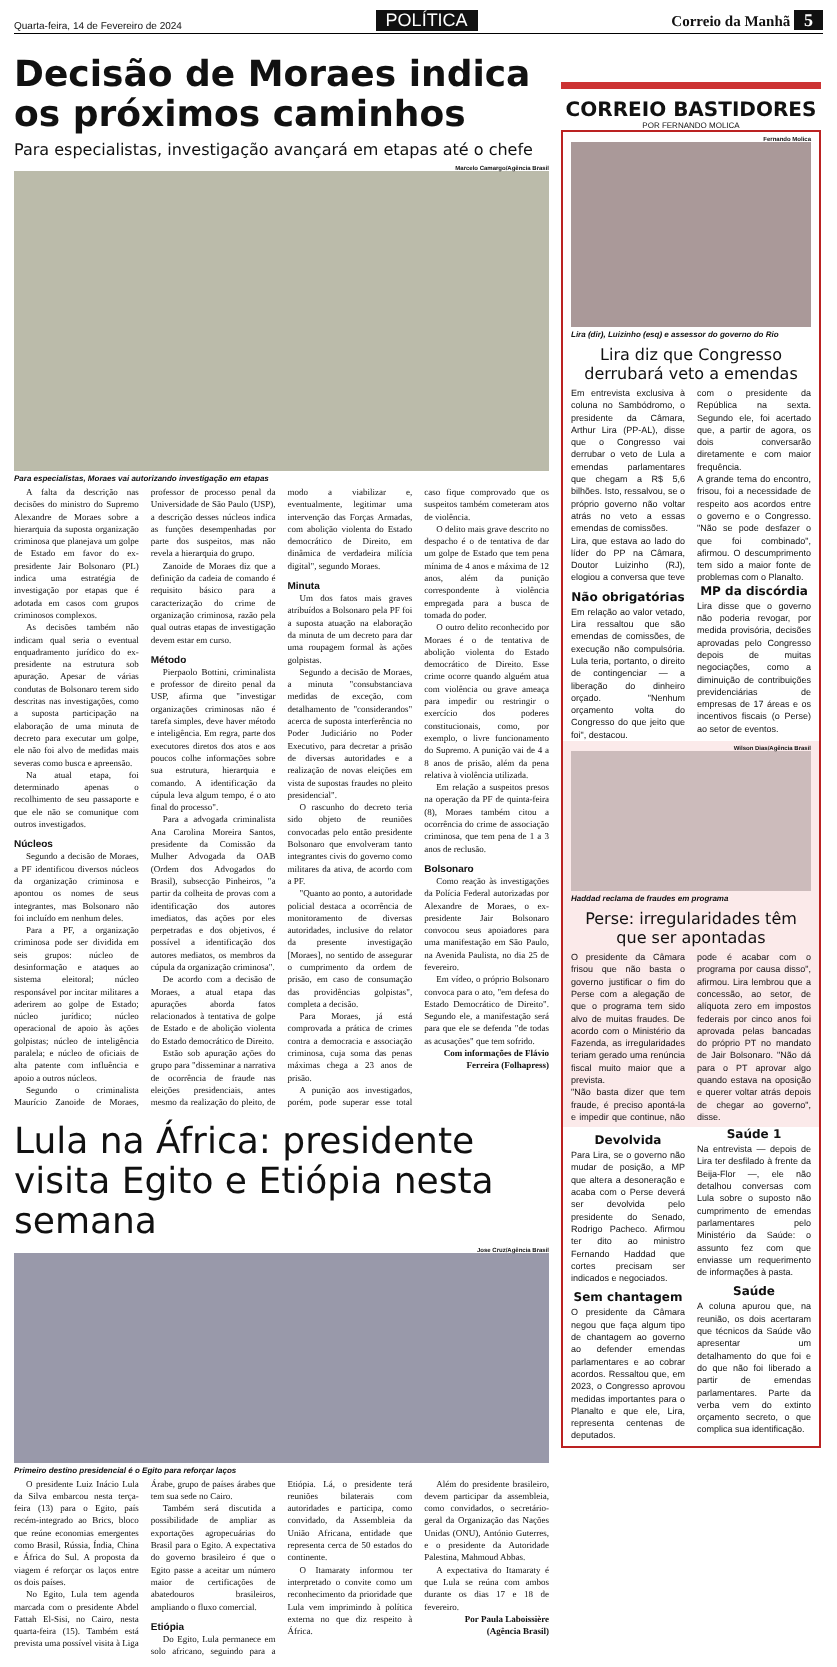Quarta-feira, 14 de Fevereiro de 2024 POLÍTICA Correio da Manhã 5
Decisão de Moraes indica os próximos caminhos
Para especialistas, investigação avançará em etapas até o chefe
Marcelo Camargo/Agência Brasil
Para especialistas, Moraes vai autorizando investigação em etapas
A falta da descrição nas decisões do ministro do Supremo Alexandre de Moraes sobre a hierarquia da suposta organização criminosa que planejava um golpe de Estado em favor do ex-presidente Jair Bolsonaro (PL) indica uma estratégia de investigação por etapas que é adotada em casos com grupos criminosos complexos.
As decisões também não indicam qual seria o eventual enquadramento jurídico do ex-presidente na estrutura sob apuração. Apesar de várias condutas de Bolsonaro terem sido descritas nas investigações, como a suposta participação na elaboração de uma minuta de decreto para executar um golpe, ele não foi alvo de medidas mais severas como busca e apreensão.
Na atual etapa, foi determinado apenas o recolhimento de seu passaporte e que ele não se comunique com outros investigados.
Núcleos
Segundo a decisão de Moraes, a PF identificou diversos núcleos da organização criminosa e apontou os nomes de seus integrantes, mas Bolsonaro não foi incluído em nenhum deles.
Para a PF, a organização criminosa pode ser dividida em seis grupos: núcleo de desinformação e ataques ao sistema eleitoral; núcleo responsável por incitar militares a aderirem ao golpe de Estado; núcleo jurídico; núcleo operacional de apoio às ações golpistas; núcleo de inteligência paralela; e núcleo de oficiais de alta patente com influência e apoio a outros núcleos.
Segundo o criminalista Maurício Zanoide de Moraes, professor de processo penal da Universidade de São Paulo (USP), a descrição desses núcleos indica as funções desempenhadas por parte dos suspeitos, mas não revela a hierarquia do grupo.
Zanoide de Moraes diz que a definição da cadeia de comando é requisito básico para a caracterização do crime de organização criminosa, razão pela qual outras etapas de investigação devem estar em curso.
Método
Pierpaolo Bottini, criminalista e professor de direito penal da USP, afirma que "investigar organizações criminosas não é tarefa simples, deve haver método e inteligência. Em regra, parte dos executores diretos dos atos e aos poucos colhe informações sobre sua estrutura, hierarquia e comando. A identificação da cúpula leva algum tempo, é o ato final do processo".
Para a advogada criminalista Ana Carolina Moreira Santos, presidente da Comissão da Mulher Advogada da OAB (Ordem dos Advogados do Brasil), subsecção Pinheiros, "a partir da colheita de provas com a identificação dos autores imediatos, das ações por eles perpetradas e dos objetivos, é possível a identificação dos autores mediatos, os membros da cúpula da organização criminosa".
De acordo com a decisão de Moraes, a atual etapa das apurações aborda fatos relacionados à tentativa de golpe de Estado e de abolição violenta do Estado democrático de Direito.
Estão sob apuração ações do grupo para "disseminar a narrativa de ocorrência de fraude nas eleições presidenciais, antes mesmo da realização do pleito, de modo a viabilizar e, eventualmente, legitimar uma intervenção das Forças Armadas, com abolição violenta do Estado democrático de Direito, em dinâmica de verdadeira milícia digital", segundo Moraes.
Minuta
Um dos fatos mais graves atribuídos a Bolsonaro pela PF foi a suposta atuação na elaboração da minuta de um decreto para dar uma roupagem formal às ações golpistas.
Segundo a decisão de Moraes, a minuta "consubstanciava medidas de exceção, com detalhamento de "considerandos" acerca de suposta interferência no Poder Judiciário no Poder Executivo, para decretar a prisão de diversas autoridades e a realização de novas eleições em vista de supostas fraudes no pleito presidencial".
O rascunho do decreto teria sido objeto de reuniões convocadas pelo então presidente Bolsonaro que envolveram tanto integrantes civis do governo como militares da ativa, de acordo com a PF.
"Quanto ao ponto, a autoridade policial destaca a ocorrência de monitoramento de diversas autoridades, inclusive do relator da presente investigação [Moraes], no sentido de assegurar o cumprimento da ordem de prisão, em caso de consumação das providências golpistas", completa a decisão.
Para Moraes, já está comprovada a prática de crimes contra a democracia e associação criminosa, cuja soma das penas máximas chega a 23 anos de prisão.
A punição aos investigados, porém, pode superar esse total caso fique comprovado que os suspeitos também cometeram atos de violência.
O delito mais grave descrito no despacho é o de tentativa de dar um golpe de Estado que tem pena mínima de 4 anos e máxima de 12 anos, além da punição correspondente à violência empregada para a busca de tomada do poder.
O outro delito reconhecido por Moraes é o de tentativa de abolição violenta do Estado democrático de Direito. Esse crime ocorre quando alguém atua com violência ou grave ameaça para impedir ou restringir o exercício dos poderes constitucionais, como, por exemplo, o livre funcionamento do Supremo. A punição vai de 4 a 8 anos de prisão, além da pena relativa à violência utilizada.
Em relação a suspeitos presos na operação da PF de quinta-feira (8), Moraes também citou a ocorrência do crime de associação criminosa, que tem pena de 1 a 3 anos de reclusão.
Bolsonaro
Como reação às investigações da Polícia Federal autorizadas por Alexandre de Moraes, o ex-presidente Jair Bolsonaro convocou seus apoiadores para uma manifestação em São Paulo, na Avenida Paulista, no dia 25 de fevereiro.
Em vídeo, o próprio Bolsonaro convoca para o ato, "em defesa do Estado Democrático de Direito". Segundo ele, a manifestação será para que ele se defenda "de todas as acusações" que tem sofrido.
Com informações de Flávio Ferreira (Folhapress)
Lula na África: presidente visita Egito e Etiópia nesta semana
Jose Cruz/Agência Brasil
Primeiro destino presidencial é o Egito para reforçar laços
O presidente Luiz Inácio Lula da Silva embarcou nesta terça-feira (13) para o Egito, país recém-integrado ao Brics, bloco que reúne economias emergentes como Brasil, Rússia, Índia, China e África do Sul. A proposta da viagem é reforçar os laços entre os dois países.
No Egito, Lula tem agenda marcada com o presidente Abdel Fattah El-Sisi, no Cairo, nesta quarta-feira (15). Também está prevista uma possível visita à Liga Árabe, grupo de países árabes que tem sua sede no Cairo.
Também será discutida a possibilidade de ampliar as exportações agropecuárias do Brasil para o Egito. A expectativa do governo brasileiro é que o Egito passe a aceitar um número maior de certificações de abatedouros brasileiros, ampliando o fluxo comercial.
Etiópia
Do Egito, Lula permanece em solo africano, seguindo para a Etiópia. Lá, o presidente terá reuniões bilaterais com autoridades e participa, como convidado, da Assembleia da União Africana, entidade que representa cerca de 50 estados do continente.
O Itamaraty informou ter interpretado o convite como um reconhecimento da prioridade que Lula vem imprimindo à política externa no que diz respeito à África.
Além do presidente brasileiro, devem participar da assembleia, como convidados, o secretário-geral da Organização das Nações Unidas (ONU), António Guterres, e o presidente da Autoridade Palestina, Mahmoud Abbas.
A expectativa do Itamaraty é que Lula se reúna com ambos durante os dias 17 e 18 de fevereiro.
Por Paula Laboissière (Agência Brasil)
CORREIO BASTIDORES
POR FERNANDO MOLICA
Fernando Molica
Lira (dir), Luizinho (esq) e assessor do governo do Rio
Lira diz que Congresso derrubará veto a emendas
Em entrevista exclusiva à coluna no Sambódromo, o presidente da Câmara, Arthur Lira (PP-AL), disse que o Congresso vai derrubar o veto de Lula a emendas parlamentares que chegam a R$ 5,6 bilhões. Isto, ressalvou, se o próprio governo não voltar atrás no veto a essas emendas de comissões.
Lira, que estava ao lado do líder do PP na Câmara, Doutor Luizinho (RJ), elogiou a conversa que teve com o presidente da República na sexta. Segundo ele, foi acertado que, a partir de agora, os dois conversarão diretamente e com maior frequência.
A grande tema do encontro, frisou, foi a necessidade de respeito aos acordos entre o governo e o Congresso. "Não se pode desfazer o que foi combinado", afirmou. O descumprimento tem sido a maior fonte de problemas com o Planalto.
Não obrigatórias
Em relação ao valor vetado, Lira ressaltou que são emendas de comissões, de execução não compulsória. Lula teria, portanto, o direito de contingenciar — a liberação do dinheiro orçado. "Nenhum orçamento volta do Congresso do que jeito que foi", destacou.
MP da discórdia
Lira disse que o governo não poderia revogar, por medida provisória, decisões aprovadas pelo Congresso depois de muitas negociações, como a diminuição de contribuições previdenciárias de empresas de 17 áreas e os incentivos fiscais (o Perse) ao setor de eventos.
Wilson Dias/Agência Brasil
Haddad reclama de fraudes em programa
Perse: irregularidades têm que ser apontadas
O presidente da Câmara frisou que não basta o governo justificar o fim do Perse com a alegação de que o programa tem sido alvo de muitas fraudes. De acordo com o Ministério da Fazenda, as irregularidades teriam gerado uma renúncia fiscal muito maior que a prevista.
"Não basta dizer que tem fraude, é preciso apontá-la e impedir que continue, não pode é acabar com o programa por causa disso", afirmou. Lira lembrou que a concessão, ao setor, de alíquota zero em impostos federais por cinco anos foi aprovada pelas bancadas do próprio PT no mandato de Jair Bolsonaro. "Não dá para o PT aprovar algo quando estava na oposição e querer voltar atrás depois de chegar ao governo", disse.
Devolvida
Para Lira, se o governo não mudar de posição, a MP que altera a desoneração e acaba com o Perse deverá ser devolvida pelo presidente do Senado, Rodrigo Pacheco. Afirmou ter dito ao ministro Fernando Haddad que cortes precisam ser indicados e negociados.
Sem chantagem
O presidente da Câmara negou que faça algum tipo de chantagem ao governo ao defender emendas parlamentares e ao cobrar acordos. Ressaltou que, em 2023, o Congresso aprovou medidas importantes para o Planalto e que ele, Lira, representa centenas de deputados.
Saúde 1
Na entrevista — depois de Lira ter desfilado à frente da Beija-Flor —, ele não detalhou conversas com Lula sobre o suposto não cumprimento de emendas parlamentares pelo Ministério da Saúde: o assunto fez com que enviasse um requerimento de informações à pasta.
Saúde
A coluna apurou que, na reunião, os dois acertaram que técnicos da Saúde vão apresentar um detalhamento do que foi e do que não foi liberado a partir de emendas parlamentares. Parte da verba vem do extinto orçamento secreto, o que complica sua identificação.